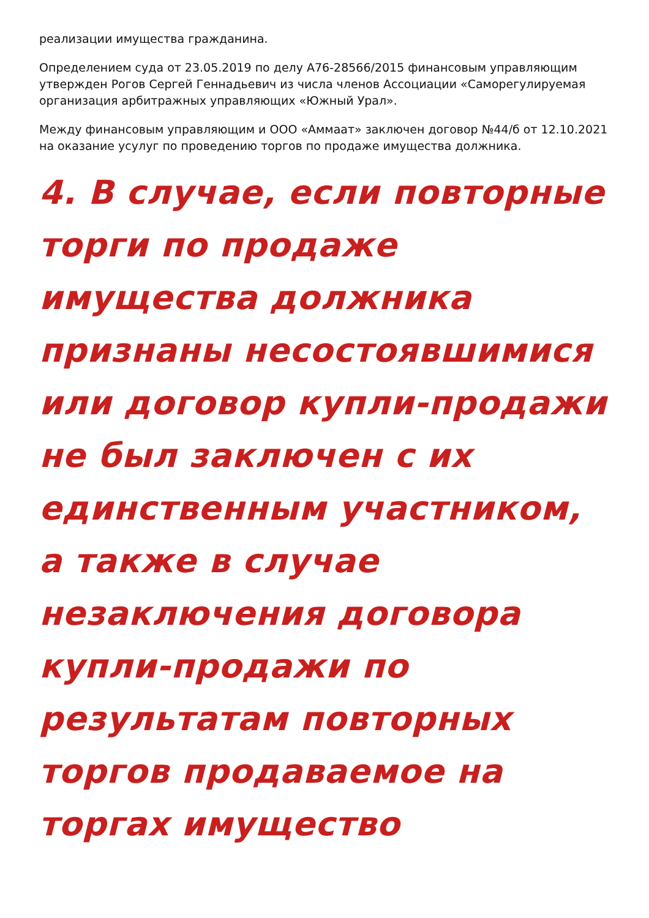реализации имущества гражданина.
Определением суда от 23.05.2019 по делу А76-28566/2015 финансовым управляющим утвержден Рогов Сергей Геннадьевич из числа членов Ассоциации «Саморегулируемая организация арбитражных управляющих «Южный Урал».
Между финансовым управляющим и ООО «Аммаат» заключен договор №44/б от 12.10.2021 на оказание усулуг по проведению торгов по продаже имущества должника.
4. В случае, если повторные торги по продаже имущества должника признаны несостоявшимися или договор купли-продажи не был заключен с их единственным участником, а также в случае незаключения договора купли-продажи по результатам повторных торгов продаваемое на торгах имущество